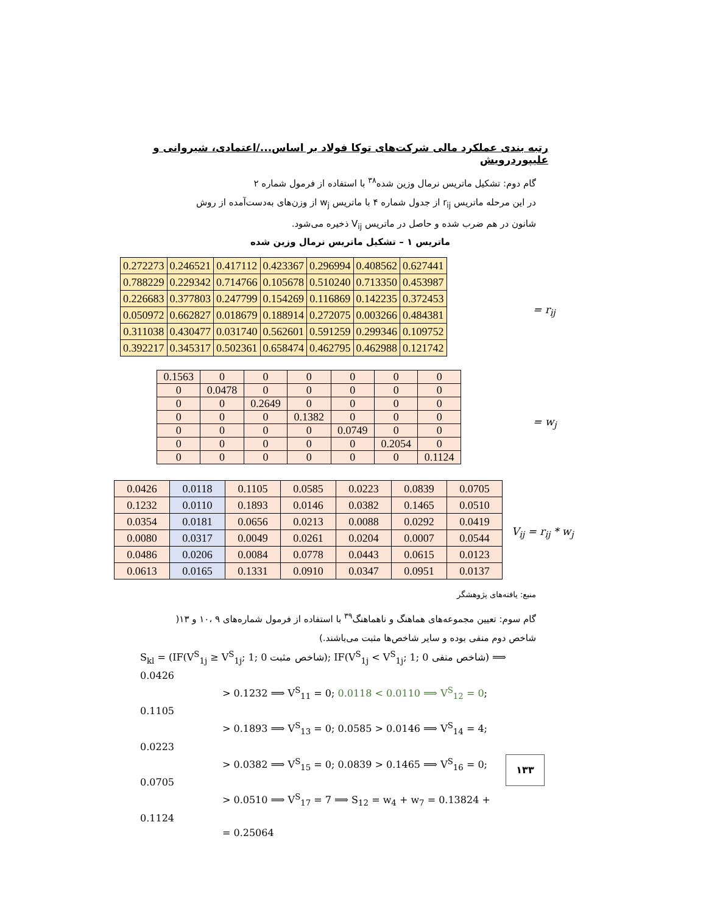رتبه بندی عملکرد مالی شرکت‌های توکا فولاد بر اساس.../اعتمادی، شیروانی و علیپوردرویش
گام دوم: تشکیل ماتریس نرمال وزین شده<sup>۳۸</sup> با استفاده از فرمول شماره ۲
در این مرحله ماتریس r<sub>ij</sub> از جدول شماره ۴ با ماتریس w<sub>j</sub> از وزن‌های به‌دست‌آمده از روش
شانون در هم ضرب شده و حاصل در ماتریس V<sub>ij</sub> ذخیره می‌شود.
ماتریس ۱ – تشکیل ماتریس نرمال وزین شده
| 0.272273 | 0.246521 | 0.417112 | 0.423367 | 0.296994 | 0.408562 | 0.627441 |
| 0.788229 | 0.229342 | 0.714766 | 0.105678 | 0.510240 | 0.713350 | 0.453987 |
| 0.226683 | 0.377803 | 0.247799 | 0.154269 | 0.116869 | 0.142235 | 0.372453 |
| 0.050972 | 0.662827 | 0.018679 | 0.188914 | 0.272075 | 0.003266 | 0.484381 |
| 0.311038 | 0.430477 | 0.031740 | 0.562601 | 0.591259 | 0.299346 | 0.109752 |
| 0.392217 | 0.345317 | 0.502361 | 0.658474 | 0.462795 | 0.462988 | 0.121742 |
= r<sub>ij</sub>
| 0.1563 | 0 | 0 | 0 | 0 | 0 | 0 |
| 0 | 0.0478 | 0 | 0 | 0 | 0 | 0 |
| 0 | 0 | 0.2649 | 0 | 0 | 0 | 0 |
| 0 | 0 | 0 | 0.1382 | 0 | 0 | 0 |
| 0 | 0 | 0 | 0 | 0.0749 | 0 | 0 |
| 0 | 0 | 0 | 0 | 0 | 0.2054 | 0 |
| 0 | 0 | 0 | 0 | 0 | 0 | 0.1124 |
= w<sub>j</sub>
| 0.0426 | 0.0118 | 0.1105 | 0.0585 | 0.0223 | 0.0839 | 0.0705 |
| 0.1232 | 0.0110 | 0.1893 | 0.0146 | 0.0382 | 0.1465 | 0.0510 |
| 0.0354 | 0.0181 | 0.0656 | 0.0213 | 0.0088 | 0.0292 | 0.0419 |
| 0.0080 | 0.0317 | 0.0049 | 0.0261 | 0.0204 | 0.0007 | 0.0544 |
| 0.0486 | 0.0206 | 0.0084 | 0.0778 | 0.0443 | 0.0615 | 0.0123 |
| 0.0613 | 0.0165 | 0.1331 | 0.0910 | 0.0347 | 0.0951 | 0.0137 |
V<sub>ij</sub> = r<sub>ij</sub> * w<sub>j</sub>
منبع: یافته‌های پژوهشگر
گام سوم: تعیین مجموعه‌های هماهنگ و ناهماهنگ<sup>۳۹</sup> با استفاده از فرمول شماره‌های ۹ ،۱۰ و ۱۳(
شاخص دوم منفی بوده و سایر شاخص‌ها مثبت می‌باشند.)
S<sub>kl</sub> = (IF(V<sup>S</sup><sub>1j</sub> ≥ V<sup>S</sup><sub>1j</sub>; 1; 0 شاخص مثبت); IF(V<sup>S</sup><sub>1j</sub> < V<sup>S</sup><sub>1j</sub>; 1; 0 شاخص منفی) ⟹ 0.0426
> 0.1232 ⟹ V<sup>S</sup><sub>11</sub> = 0; 0.0118 < 0.0110 ⟹ V<sup>S</sup><sub>12</sub> = 0; 0.1105
> 0.1893 ⟹ V<sup>S</sup><sub>13</sub> = 0; 0.0585 > 0.0146 ⟹ V<sup>S</sup><sub>14</sub> = 4; 0.0223
> 0.0382 ⟹ V<sup>S</sup><sub>15</sub> = 0; 0.0839 > 0.1465 ⟹ V<sup>S</sup><sub>16</sub> = 0; 0.0705
> 0.0510 ⟹ V<sup>S</sup><sub>17</sub> = 7 ⟹ S<sub>12</sub> = w<sub>4</sub> + w<sub>7</sub> = 0.13824 + 0.1124
= 0.25064
۱۳۳